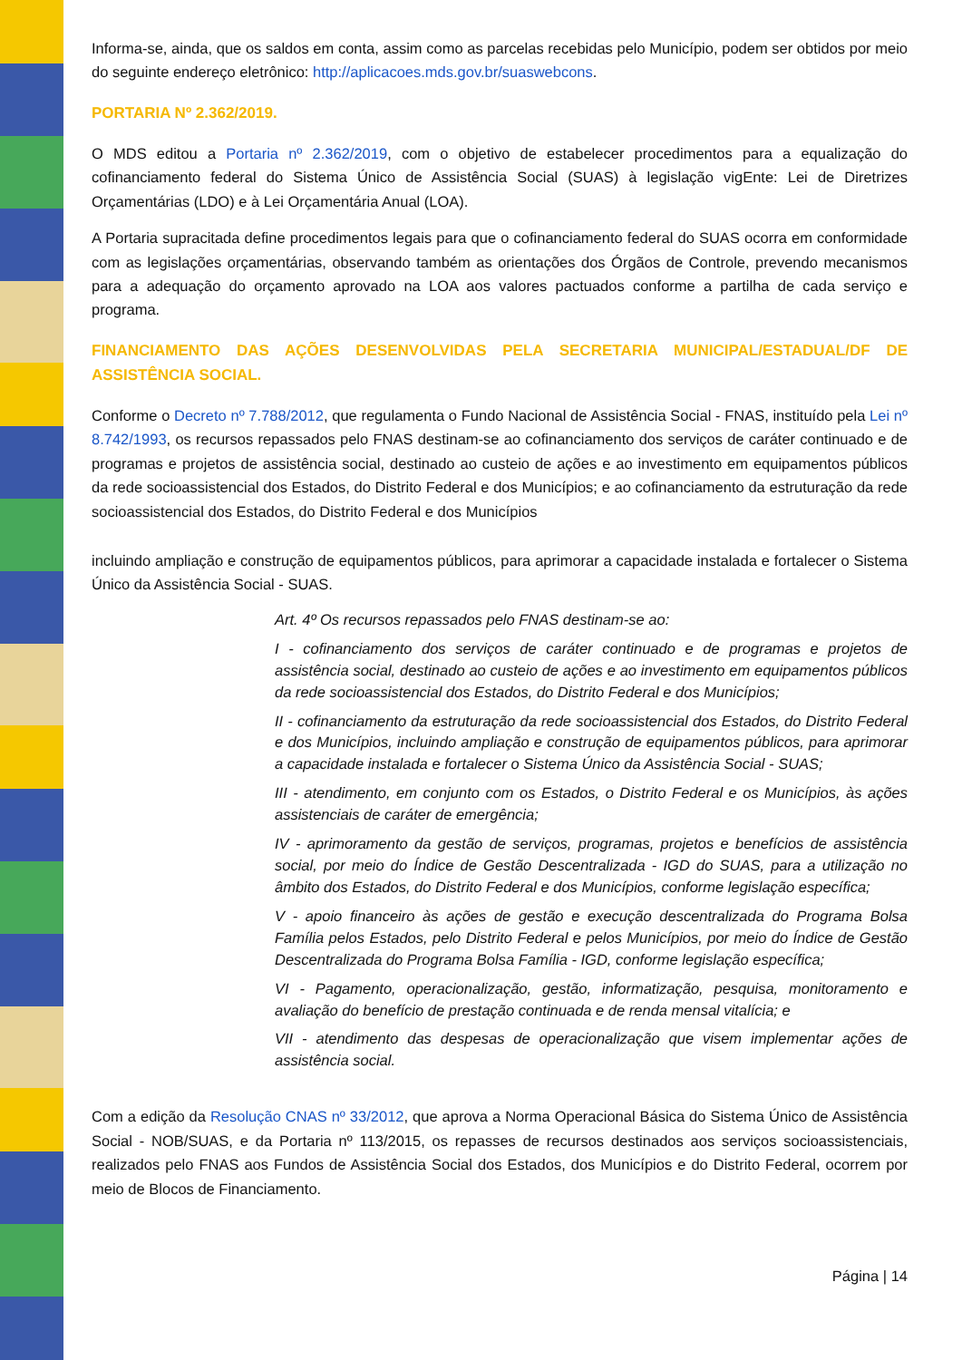Informa-se, ainda, que os saldos em conta, assim como as parcelas recebidas pelo Município, podem ser obtidos por meio do seguinte endereço eletrônico: http://aplicacoes.mds.gov.br/suaswebcons.
PORTARIA Nº 2.362/2019.
O MDS editou a Portaria nº 2.362/2019, com o objetivo de estabelecer procedimentos para a equalização do cofinanciamento federal do Sistema Único de Assistência Social (SUAS) à legislação vigEnte: Lei de Diretrizes Orçamentárias (LDO) e à Lei Orçamentária Anual (LOA).
A Portaria supracitada define procedimentos legais para que o cofinanciamento federal do SUAS ocorra em conformidade com as legislações orçamentárias, observando também as orientações dos Órgãos de Controle, prevendo mecanismos para a adequação do orçamento aprovado na LOA aos valores pactuados conforme a partilha de cada serviço e programa.
FINANCIAMENTO DAS AÇÕES DESENVOLVIDAS PELA SECRETARIA MUNICIPAL/ESTADUAL/DF DE ASSISTÊNCIA SOCIAL.
Conforme o Decreto nº 7.788/2012, que regulamenta o Fundo Nacional de Assistência Social - FNAS, instituído pela Lei nº 8.742/1993, os recursos repassados pelo FNAS destinam-se ao cofinanciamento dos serviços de caráter continuado e de programas e projetos de assistência social, destinado ao custeio de ações e ao investimento em equipamentos públicos da rede socioassistencial dos Estados, do Distrito Federal e dos Municípios; e ao cofinanciamento da estruturação da rede socioassistencial dos Estados, do Distrito Federal e dos Municípios
incluindo ampliação e construção de equipamentos públicos, para aprimorar a capacidade instalada e fortalecer o Sistema Único da Assistência Social - SUAS.
Art. 4º Os recursos repassados pelo FNAS destinam-se ao:
I - cofinanciamento dos serviços de caráter continuado e de programas e projetos de assistência social, destinado ao custeio de ações e ao investimento em equipamentos públicos da rede socioassistencial dos Estados, do Distrito Federal e dos Municípios;
II - cofinanciamento da estruturação da rede socioassistencial dos Estados, do Distrito Federal e dos Municípios, incluindo ampliação e construção de equipamentos públicos, para aprimorar a capacidade instalada e fortalecer o Sistema Único da Assistência Social - SUAS;
III - atendimento, em conjunto com os Estados, o Distrito Federal e os Municípios, às ações assistenciais de caráter de emergência;
IV - aprimoramento da gestão de serviços, programas, projetos e benefícios de assistência social, por meio do Índice de Gestão Descentralizada - IGD do SUAS, para a utilização no âmbito dos Estados, do Distrito Federal e dos Municípios, conforme legislação específica;
V - apoio financeiro às ações de gestão e execução descentralizada do Programa Bolsa Família pelos Estados, pelo Distrito Federal e pelos Municípios, por meio do Índice de Gestão Descentralizada do Programa Bolsa Família - IGD, conforme legislação específica;
VI - Pagamento, operacionalização, gestão, informatização, pesquisa, monitoramento e avaliação do benefício de prestação continuada e de renda mensal vitalícia; e
VII - atendimento das despesas de operacionalização que visem implementar ações de assistência social.
Com a edição da Resolução CNAS nº 33/2012, que aprova a Norma Operacional Básica do Sistema Único de Assistência Social - NOB/SUAS, e da Portaria nº 113/2015, os repasses de recursos destinados aos serviços socioassistenciais, realizados pelo FNAS aos Fundos de Assistência Social dos Estados, dos Municípios e do Distrito Federal, ocorrem por meio de Blocos de Financiamento.
Página | 14